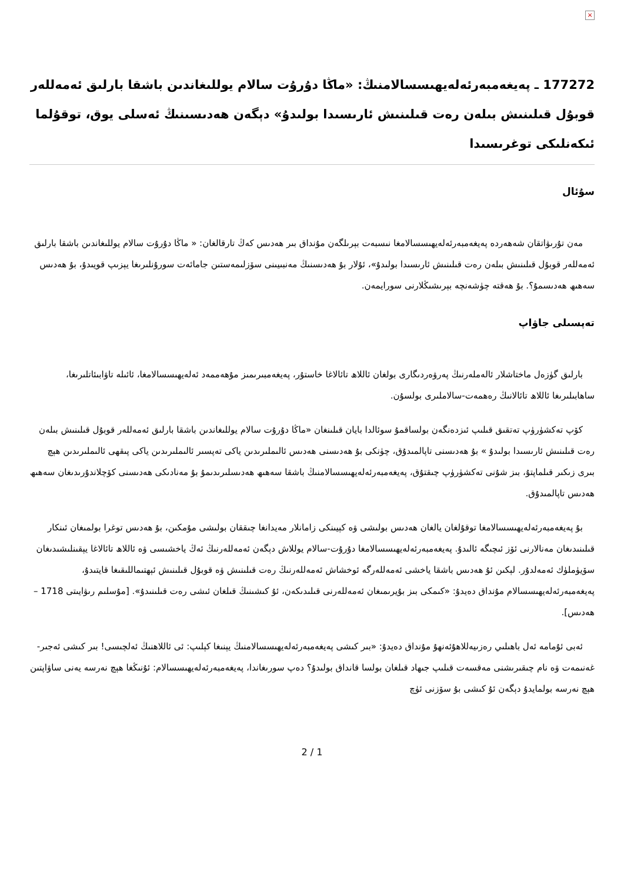×
177272 ـ پەيغەمبەرئەلەيھىسسالامنىڭ: «ماڭا دۇرۇت سالام يوللىغاندىن باشقا بارلىق ئەمەللەر قوبۇل قىلىنىش بىلەن رەت قىلىنىش ئارىسىدا بولىدۇ» دېگەن ھەدىسىنىڭ ئەسلى يوق، توقۇلما ئىكەنلىكى توغرىسىدا
سۇئال
مەن تۇرىۋاتقان شەھەردە پەيغەمبەرئەلەيھىسسالامغا نىسبەت بېرىلگەن مۇنداق بىر ھەدىس كەڭ تارقالغان: « ماڭا دۇرۇت سالام يوللىغاندىن باشقا بارلىق ئەمەللەر قوبۇل قىلىنىش بىلەن رەت قىلىنىش ئارىسىدا بولىدۇ»، ئۇلار بۇ ھەدىسنىڭ مەنبىيىنى سۆزلىمەستىن جامائەت سورۇنلىرىغا يېزىپ قويىدۇ، بۇ ھەدىس سەھىھ ھەدىسمۇ؟. بۇ ھەقتە چۈشەنچە بېرىشىڭلارنى سورايمەن.
تەپسىلى جاۋاپ
بارلىق گۈزەل ماختاشلار ئالەملەرنىڭ پەرۋەردىگارى بولغان ئاللاھ تائالاغا خاستۇر، پەيغەمبىرىمىز مۇھەممەد ئەلەيھىسسالامغا، ئائىلە تاۋابىئاتلىرىغا، ساھابىلىرىغا ئاللاھ تائالانىڭ رەھمەت-سالاملىرى بولسۇن.
كۆپ تەكشۈرۈپ تەتقىق قىلىپ ئىزدەنگەن بولساقمۇ سوئالدا بايان قىلىنغان «ماڭا دۇرۇت سالام يوللىغاندىن باشقا بارلىق ئەمەللەر قوبۇل قىلىنىش بىلەن رەت قىلىنىش ئارىسىدا بولىدۇ » بۇ ھەدىسنى تاپالمىدۇق، چۈنكى بۇ ھەدىسنى ھەدىس ئالىملىرىدىن ياكى تەپسىر ئالىملىرىدىن ياكى پىقھى ئالىملىرىدىن ھېچ بىرى زىكىر قىلماپتۇ، بىز شۇنى تەكشۈرۈپ چىقتۇق، پەيغەمبەرئەلەيھىسسالامنىڭ باشقا سەھىھ ھەدىسلىرىدىمۇ بۇ مەنادىكى ھەدىسنى كۆچلاندۇرىدىغان سەھىھ ھەدىس تاپالمىدۇق.
بۇ پەيغەمبەرئەلەيھىسسالامغا توقۇلغان يالغان ھەدىس بولىشى ۋە كېيىنكى زامانلار مەيدانغا چىققان بولىشى مۇمكىن، بۇ ھەدىس توغرا بولمىغان ئىنكار قىلىنىدىغان مەنالارنى ئۆز ئىچىگە ئالىدۇ. پەيغەمبەرئەلەيھىسسالامغا دۇرۇت-سالام يوللاش دېگەن ئەمەللەرنىڭ ئەڭ ياخشىسى ۋە ئاللاھ تائالاغا يېقىنلىشىدىغان سۆيۈملۈك ئەمەلدۇر. لېكىن ئۇ ھەدىس باشقا ياخشى ئەمەللەرگە ئوخشاش ئەمەللەرنىڭ رەت قىلىنىش ۋە قوبۇل قىلىنىش ئېھتىماللىقىغا قايتىدۇ، پەيغەمبەرئەلەيھىسسالام مۇنداق دەيدۇ: «كىمكى بىز بۇيرىمىغان ئەمەللەرنى قىلىدىكەن، ئۇ كىشىنىڭ قىلغان ئىشى رەت قىلىنىدۇ». [مۇسلىم رىۋايىتى 1718 – ھەدىس].
ئەبى ئۇمامە ئەل باھىلىي رەزىيەللاھۇئەنھۇ مۇنداق دەيدۇ: «بىر كىشى پەيغەمبەرئەلەيھىسسالامنىڭ يېنىغا كېلىپ: ئى ئاللاھنىڭ ئەلچىسى! بىر كىشى ئەجىر-غەنىمەت ۋە نام چىقىرىشنى مەقسەت قىلىپ جىھاد قىلغان بولسا قانداق بولىدۇ؟ دەپ سورىغاندا، پەيغەمبەرئەلەيھىسسالام: ئۇنىڭغا ھېچ نەرسە يەنى ساۋاپتىن ھېچ نەرسە بولمايدۇ دېگەن ئۇ كىشى بۇ سۆزنى ئۈچ
2 / 1